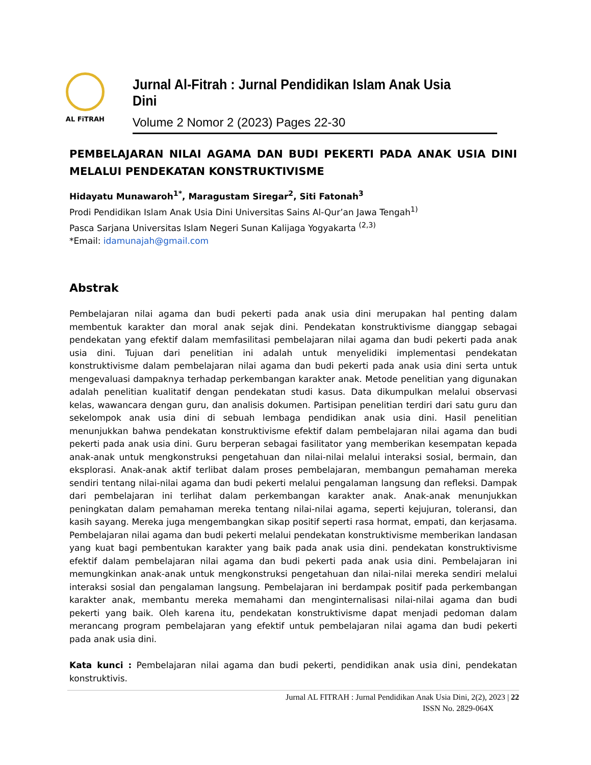AL FiTRAH
Jurnal Al-Fitrah : Jurnal Pendidikan Islam Anak Usia Dini
Volume 2 Nomor 2 (2023) Pages 22-30
PEMBELAJARAN NILAI AGAMA DAN BUDI PEKERTI PADA ANAK USIA DINI MELALUI PENDEKATAN KONSTRUKTIVISME
Hidayatu Munawaroh<sup>1*</sup>, Maragustam Siregar<sup>2</sup>, Siti Fatonah<sup>3</sup>
Prodi Pendidikan Islam Anak Usia Dini Universitas Sains Al-Qur’an Jawa Tengah<sup>1)</sup>
Pasca Sarjana Universitas Islam Negeri Sunan Kalijaga Yogyakarta <sup>(2,3)</sup>
*Email: idamunajah@gmail.com
Abstrak
Pembelajaran nilai agama dan budi pekerti pada anak usia dini merupakan hal penting dalam membentuk karakter dan moral anak sejak dini. Pendekatan konstruktivisme dianggap sebagai pendekatan yang efektif dalam memfasilitasi pembelajaran nilai agama dan budi pekerti pada anak usia dini. Tujuan dari penelitian ini adalah untuk menyelidiki implementasi pendekatan konstruktivisme dalam pembelajaran nilai agama dan budi pekerti pada anak usia dini serta untuk mengevaluasi dampaknya terhadap perkembangan karakter anak. Metode penelitian yang digunakan adalah penelitian kualitatif dengan pendekatan studi kasus. Data dikumpulkan melalui observasi kelas, wawancara dengan guru, dan analisis dokumen. Partisipan penelitian terdiri dari satu guru dan sekelompok anak usia dini di sebuah lembaga pendidikan anak usia dini. Hasil penelitian menunjukkan bahwa pendekatan konstruktivisme efektif dalam pembelajaran nilai agama dan budi pekerti pada anak usia dini. Guru berperan sebagai fasilitator yang memberikan kesempatan kepada anak-anak untuk mengkonstruksi pengetahuan dan nilai-nilai melalui interaksi sosial, bermain, dan eksplorasi. Anak-anak aktif terlibat dalam proses pembelajaran, membangun pemahaman mereka sendiri tentang nilai-nilai agama dan budi pekerti melalui pengalaman langsung dan refleksi. Dampak dari pembelajaran ini terlihat dalam perkembangan karakter anak. Anak-anak menunjukkan peningkatan dalam pemahaman mereka tentang nilai-nilai agama, seperti kejujuran, toleransi, dan kasih sayang. Mereka juga mengembangkan sikap positif seperti rasa hormat, empati, dan kerjasama. Pembelajaran nilai agama dan budi pekerti melalui pendekatan konstruktivisme memberikan landasan yang kuat bagi pembentukan karakter yang baik pada anak usia dini. pendekatan konstruktivisme efektif dalam pembelajaran nilai agama dan budi pekerti pada anak usia dini. Pembelajaran ini memungkinkan anak-anak untuk mengkonstruksi pengetahuan dan nilai-nilai mereka sendiri melalui interaksi sosial dan pengalaman langsung. Pembelajaran ini berdampak positif pada perkembangan karakter anak, membantu mereka memahami dan menginternalisasi nilai-nilai agama dan budi pekerti yang baik. Oleh karena itu, pendekatan konstruktivisme dapat menjadi pedoman dalam merancang program pembelajaran yang efektif untuk pembelajaran nilai agama dan budi pekerti pada anak usia dini.
Kata kunci : Pembelajaran nilai agama dan budi pekerti, pendidikan anak usia dini, pendekatan konstruktivis.
Jurnal AL FITRAH : Jurnal Pendidikan Anak Usia Dini, 2(2), 2023 | 22
ISSN No. 2829-064X